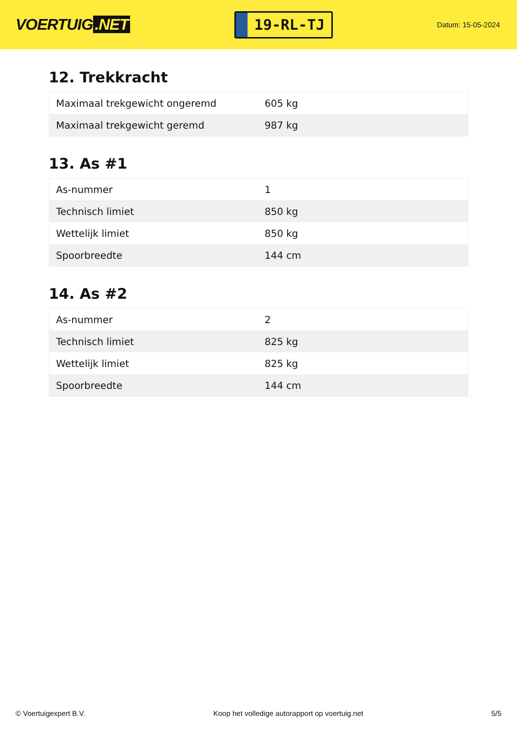VOERTUIG.NET
19-RL-TJ
Datum: 15-05-2024
12. Trekkracht
| Maximaal trekgewicht ongeremd | 605 kg |
| Maximaal trekgewicht geremd | 987 kg |
13. As #1
| As-nummer | 1 |
| Technisch limiet | 850 kg |
| Wettelijk limiet | 850 kg |
| Spoorbreedte | 144 cm |
14. As #2
| As-nummer | 2 |
| Technisch limiet | 825 kg |
| Wettelijk limiet | 825 kg |
| Spoorbreedte | 144 cm |
© Voertuigexpert B.V. Koop het volledige autorapport op voertuig.net 5/5